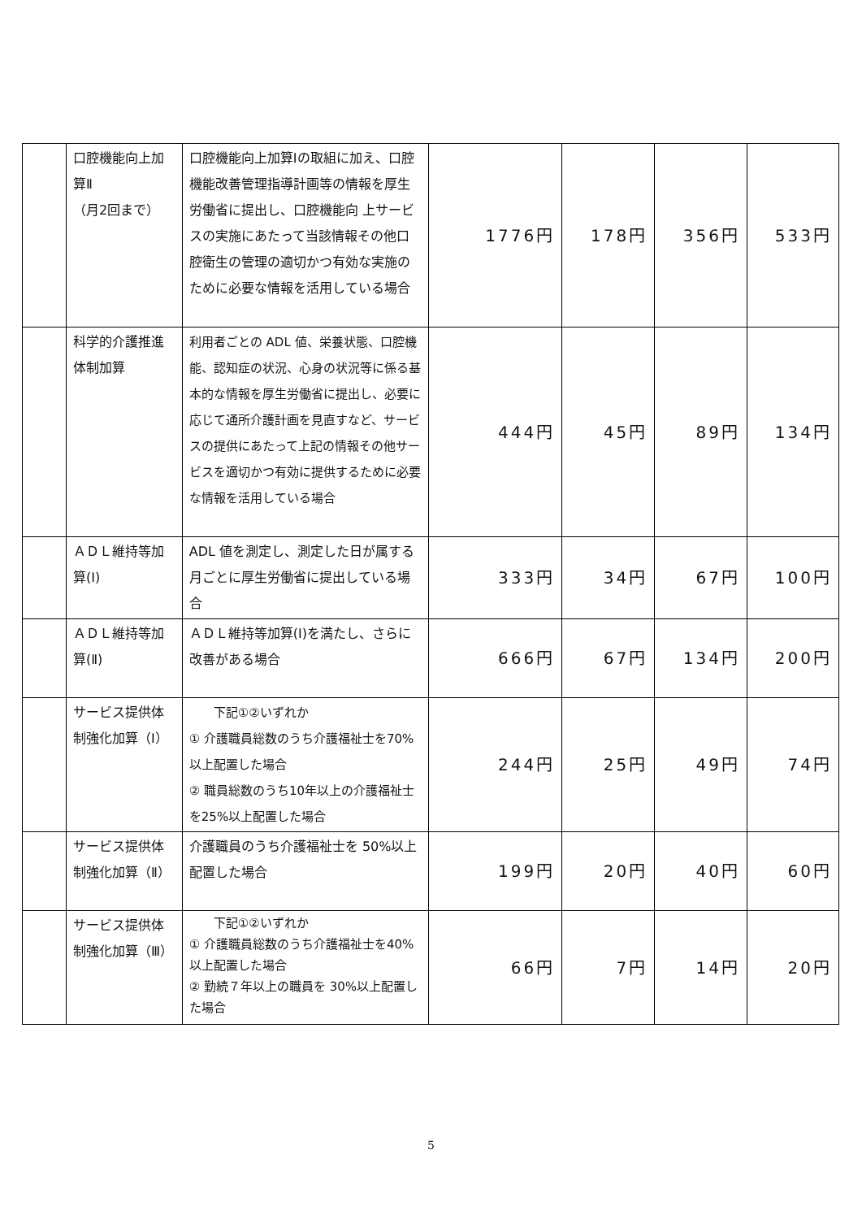| | 口腔機能向上加算Ⅱ （月2回まで） | 口腔機能向上加算Ⅰの取組に加え、口腔機能改善管理指導計画等の情報を厚生労働省に提出し、口腔機能向 上サービスの実施にあたって当該情報その他口腔衛生の管理の適切かつ有効な実施のために必要な情報を活用している場合 | 1776円 | 178円 | 356円 | 533円 |
| | 科学的介護推進体制加算 | 利用者ごとの ADL 値、栄養状態、口腔機能、認知症の状況、心身の状況等に係る基本的な情報を厚生労働省に提出し、必要に応じて通所介護計画を見直すなど、サービスの提供にあたって上記の情報その他サービスを適切かつ有効に提供するために必要な情報を活用している場合 | 444円 | 45円 | 89円 | 134円 |
| | ＡＤＬ維持等加算(Ⅰ) | ADL 値を測定し、測定した日が属する月ごとに厚生労働省に提出している場合 | 333円 | 34円 | 67円 | 100円 |
| | ＡＤＬ維持等加算(Ⅱ) | ＡＤＬ維持等加算(Ⅰ)を満たし、さらに改善がある場合 | 666円 | 67円 | 134円 | 200円 |
| | サービス提供体制強化加算（Ⅰ） | 下記①②いずれか ① 介護職員総数のうち介護福祉士を70%以上配置した場合 ② 職員総数のうち10年以上の介護福祉士を25%以上配置した場合 | 244円 | 25円 | 49円 | 74円 |
| | サービス提供体制強化加算（Ⅱ） | 介護職員のうち介護福祉士を 50%以上配置した場合 | 199円 | 20円 | 40円 | 60円 |
| | サービス提供体制強化加算（Ⅲ） | 下記①②いずれか ① 介護職員総数のうち介護福祉士を40%以上配置した場合 ② 勤続７年以上の職員を 30%以上配置した場合 | 66円 | 7円 | 14円 | 20円 |
5